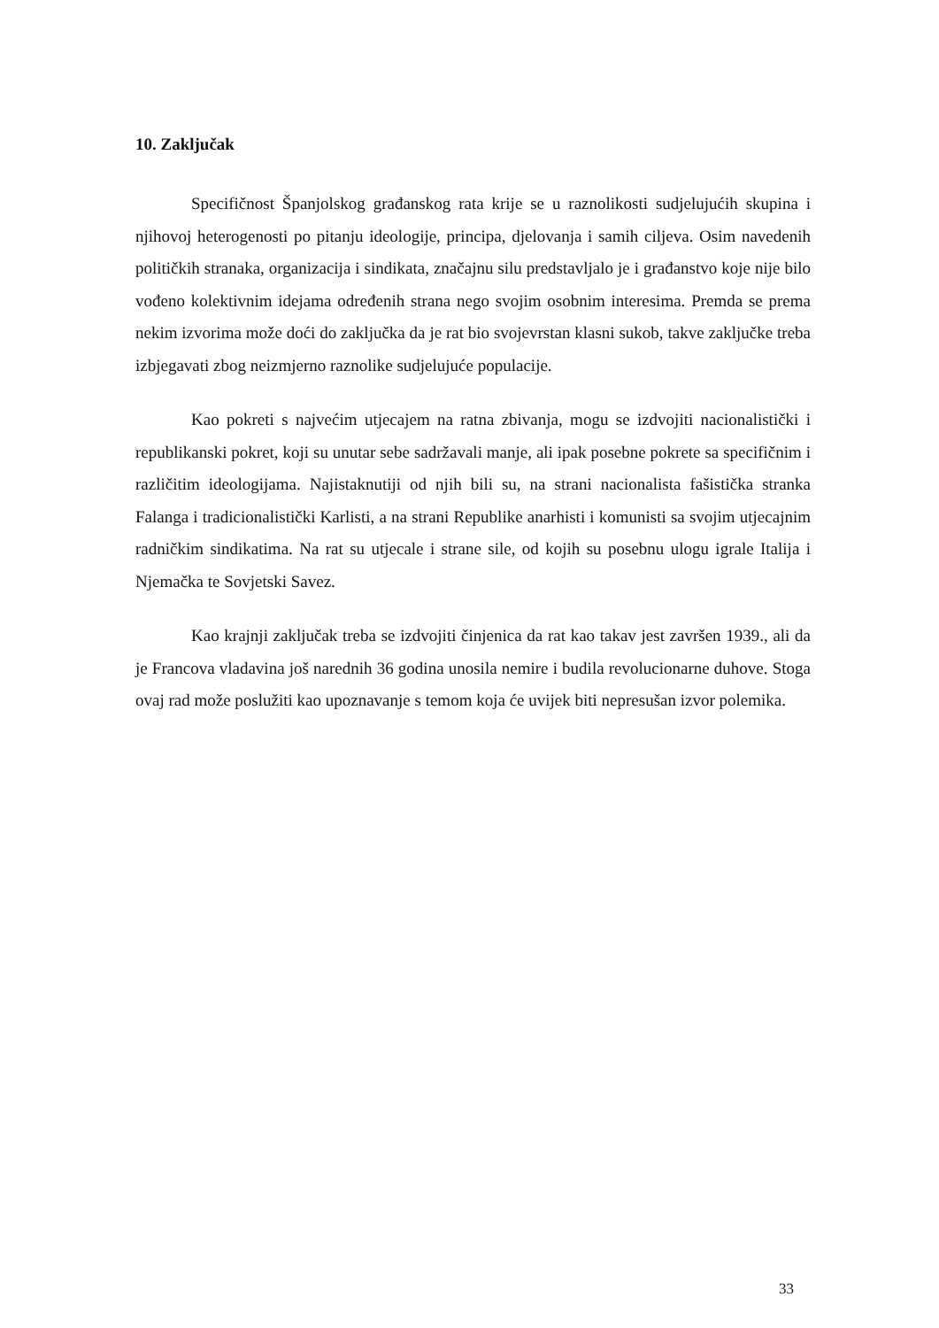10. Zaključak
Specifičnost Španjolskog građanskog rata krije se u raznolikosti sudjelujućih skupina i njihovoj heterogenosti po pitanju ideologije, principa, djelovanja i samih ciljeva. Osim navedenih političkih stranaka, organizacija i sindikata, značajnu silu predstavljalo je i građanstvo koje nije bilo vođeno kolektivnim idejama određenih strana nego svojim osobnim interesima. Premda se prema nekim izvorima može doći do zaključka da je rat bio svojevrstan klasni sukob, takve zaključke treba izbjegavati zbog neizmjerno raznolike sudjelujuće populacije.
Kao pokreti s najvećim utjecajem na ratna zbivanja, mogu se izdvojiti nacionalistički i republikanski pokret, koji su unutar sebe sadržavali manje, ali ipak posebne pokrete sa specifičnim i različitim ideologijama. Najistaknutiji od njih bili su, na strani nacionalista fašistička stranka Falanga i tradicionalistički Karlisti, a na strani Republike anarhisti i komunisti sa svojim utjecajnim radničkim sindikatima. Na rat su utjecale i strane sile, od kojih su posebnu ulogu igrale Italija i Njemačka te Sovjetski Savez.
Kao krajnji zaključak treba se izdvojiti činjenica da rat kao takav jest završen 1939., ali da je Francova vladavina još narednih 36 godina unosila nemire i budila revolucionarne duhove. Stoga ovaj rad može poslužiti kao upoznavanje s temom koja će uvijek biti nepresušan izvor polemika.
33